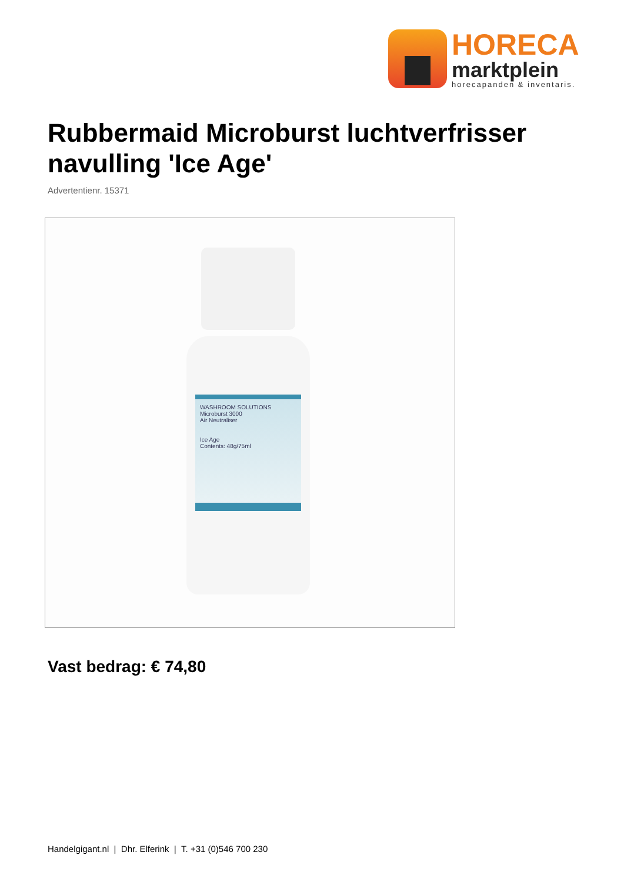HORECA
marktplein
horecapanden & inventaris.
Rubbermaid Microburst luchtverfrisser navulling 'Ice Age'
Advertentienr. 15371
WASHROOM SOLUTIONS
Microburst 3000
Air Neutraliser
Ice Age
Contents: 48g/75ml
Vast bedrag: € 74,80
Handelgigant.nl | Dhr. Elferink | T. +31 (0)546 700 230